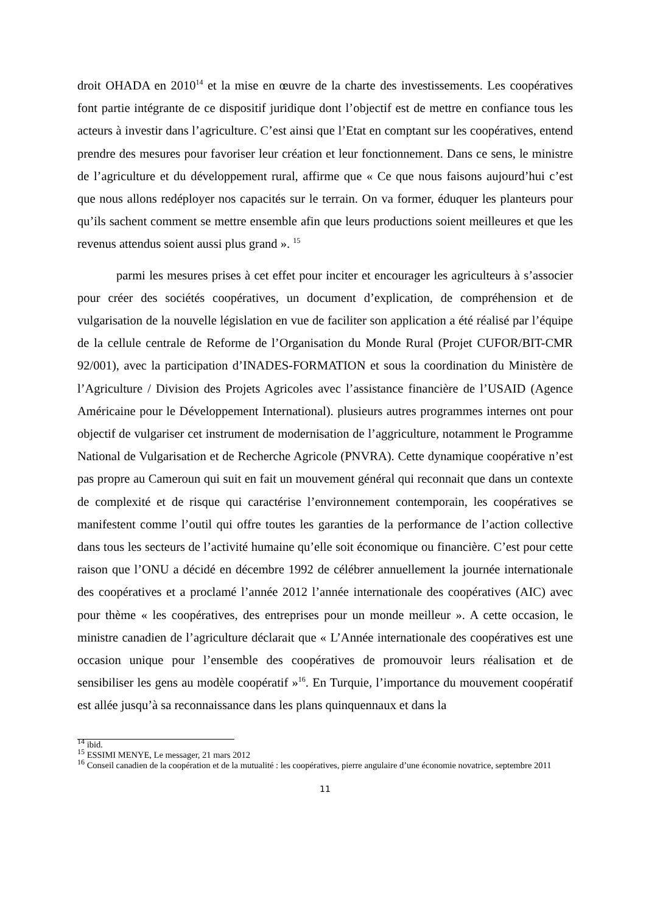droit OHADA en 2010<sup>14</sup> et la mise en œuvre de la charte des investissements. Les coopératives font partie intégrante de ce dispositif juridique dont l’objectif est de mettre en confiance tous les acteurs à investir dans l’agriculture. C’est ainsi que l’Etat en comptant sur les coopératives, entend prendre des mesures pour favoriser leur création et leur fonctionnement. Dans ce sens, le ministre de l’agriculture et du développement rural, affirme que « Ce que nous faisons aujourd’hui c’est que nous allons redéployer nos capacités sur le terrain. On va former, éduquer les planteurs pour qu’ils sachent comment se mettre ensemble afin que leurs productions soient meilleures et que les revenus attendus soient aussi plus grand ». <sup>15</sup>
parmi les mesures prises à cet effet pour inciter et encourager les agriculteurs à s’associer pour créer des sociétés coopératives, un document d’explication, de compréhension et de vulgarisation de la nouvelle législation en vue de faciliter son application a été réalisé par l’équipe de la cellule centrale de Reforme de l’Organisation du Monde Rural (Projet CUFOR/BIT-CMR 92/001), avec la participation d’INADES-FORMATION et sous la coordination du Ministère de l’Agriculture / Division des Projets Agricoles avec l’assistance financière de l’USAID (Agence Américaine pour le Développement International). plusieurs autres programmes internes ont pour objectif de vulgariser cet instrument de modernisation de l’aggriculture, notamment le Programme National de Vulgarisation et de Recherche Agricole (PNVRA). Cette dynamique coopérative n’est pas propre au Cameroun qui suit en fait un mouvement général qui reconnait que dans un contexte de complexité et de risque qui caractérise l’environnement contemporain, les coopératives se manifestent comme l’outil qui offre toutes les garanties de la performance de l’action collective dans tous les secteurs de l’activité humaine qu’elle soit économique ou financière. C’est pour cette raison que l’ONU a décidé en décembre 1992 de célébrer annuellement la journée internationale des coopératives et a proclamé l’année 2012 l’année internationale des coopératives (AIC) avec pour thème « les coopératives, des entreprises pour un monde meilleur ». A cette occasion, le ministre canadien de l’agriculture déclarait que « L’Année internationale des coopératives est une occasion unique pour l’ensemble des coopératives de promouvoir leurs réalisation et de sensibiliser les gens au modèle coopératif »<sup>16</sup>. En Turquie, l’importance du mouvement coopératif est allée jusqu’à sa reconnaissance dans les plans quinquennaux et dans la
<sup>14</sup> ibid.
<sup>15</sup> ESSIMI MENYE, Le messager, 21 mars 2012
<sup>16</sup> Conseil canadien de la coopération et de la mutualité : les coopératives, pierre angulaire d’une économie novatrice, septembre 2011
11